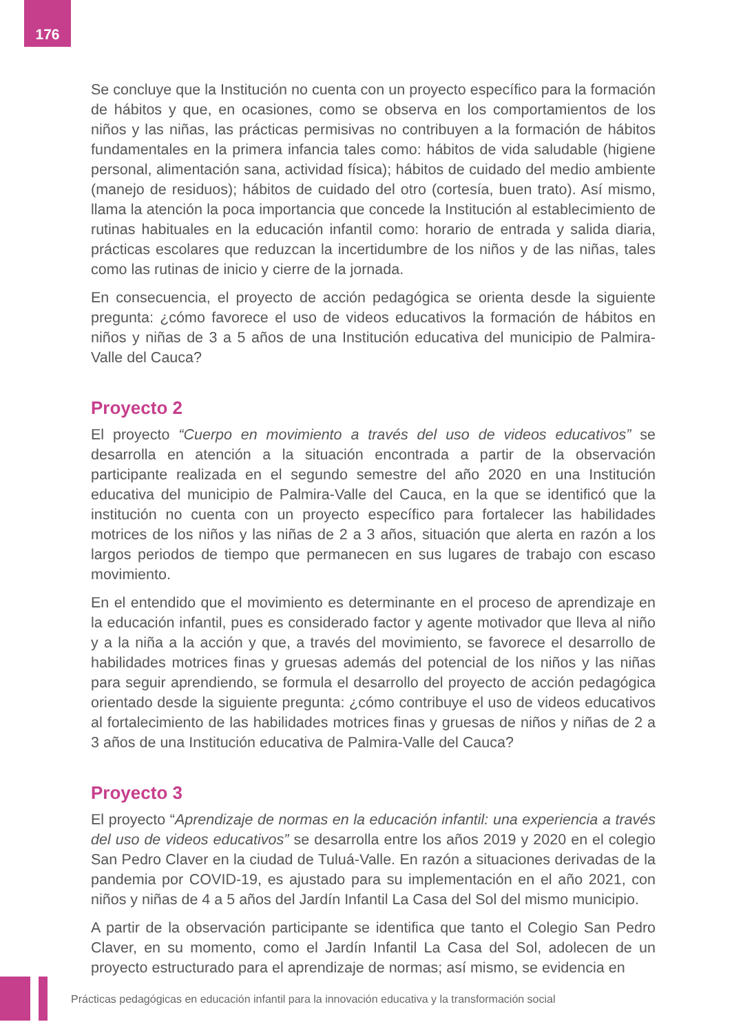176
Se concluye que la Institución no cuenta con un proyecto específico para la formación de hábitos y que, en ocasiones, como se observa en los comportamientos de los niños y las niñas, las prácticas permisivas no contribuyen a la formación de hábitos fundamentales en la primera infancia tales como: hábitos de vida saludable (higiene personal, alimentación sana, actividad física); hábitos de cuidado del medio ambiente (manejo de residuos); hábitos de cuidado del otro (cortesía, buen trato). Así mismo, llama la atención la poca importancia que concede la Institución al establecimiento de rutinas habituales en la educación infantil como: horario de entrada y salida diaria, prácticas escolares que reduzcan la incertidumbre de los niños y de las niñas, tales como las rutinas de inicio y cierre de la jornada.
En consecuencia, el proyecto de acción pedagógica se orienta desde la siguiente pregunta: ¿cómo favorece el uso de videos educativos la formación de hábitos en niños y niñas de 3 a 5 años de una Institución educativa del municipio de Palmira-Valle del Cauca?
Proyecto 2
El proyecto “Cuerpo en movimiento a través del uso de videos educativos” se desarrolla en atención a la situación encontrada a partir de la observación participante realizada en el segundo semestre del año 2020 en una Institución educativa del municipio de Palmira-Valle del Cauca, en la que se identificó que la institución no cuenta con un proyecto específico para fortalecer las habilidades motrices de los niños y las niñas de 2 a 3 años, situación que alerta en razón a los largos periodos de tiempo que permanecen en sus lugares de trabajo con escaso movimiento.
En el entendido que el movimiento es determinante en el proceso de aprendizaje en la educación infantil, pues es considerado factor y agente motivador que lleva al niño y a la niña a la acción y que, a través del movimiento, se favorece el desarrollo de habilidades motrices finas y gruesas además del potencial de los niños y las niñas para seguir aprendiendo, se formula el desarrollo del proyecto de acción pedagógica orientado desde la siguiente pregunta: ¿cómo contribuye el uso de videos educativos al fortalecimiento de las habilidades motrices finas y gruesas de niños y niñas de 2 a 3 años de una Institución educativa de Palmira-Valle del Cauca?
Proyecto 3
El proyecto “Aprendizaje de normas en la educación infantil: una experiencia a través del uso de videos educativos” se desarrolla entre los años 2019 y 2020 en el colegio San Pedro Claver en la ciudad de Tuluá-Valle. En razón a situaciones derivadas de la pandemia por COVID-19, es ajustado para su implementación en el año 2021, con niños y niñas de 4 a 5 años del Jardín Infantil La Casa del Sol del mismo municipio.
A partir de la observación participante se identifica que tanto el Colegio San Pedro Claver, en su momento, como el Jardín Infantil La Casa del Sol, adolecen de un proyecto estructurado para el aprendizaje de normas; así mismo, se evidencia en
Prácticas pedagógicas en educación infantil para la innovación educativa y la transformación social